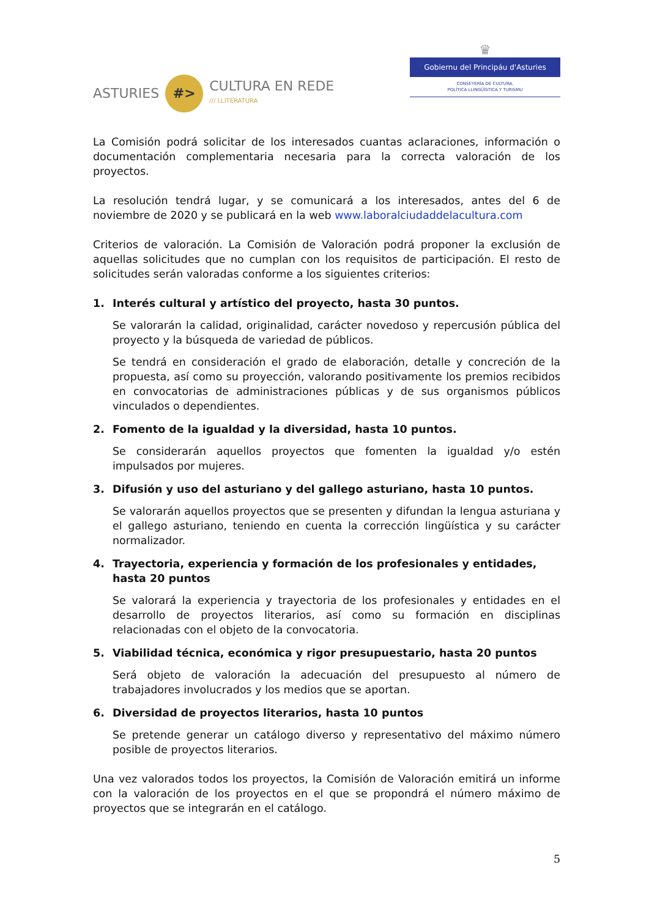ASTURIES
#>
CULTURA EN REDE
/// LLITERATURA
♛
Gobiernu del Principáu d'Asturies
CONSEYERÍA DE CULTURA,
POLÍTICA LLINGÜÍSTICA Y TURISMU
La Comisión podrá solicitar de los interesados cuantas aclaraciones, información o documentación complementaria necesaria para la correcta valoración de los proyectos.
La resolución tendrá lugar, y se comunicará a los interesados, antes del 6 de noviembre de 2020 y se publicará en la web www.laboralciudaddelacultura.com
Criterios de valoración. La Comisión de Valoración podrá proponer la exclusión de aquellas solicitudes que no cumplan con los requisitos de participación. El resto de solicitudes serán valoradas conforme a los siguientes criterios:
1. Interés cultural y artístico del proyecto, hasta 30 puntos.
Se valorarán la calidad, originalidad, carácter novedoso y repercusión pública del proyecto y la búsqueda de variedad de públicos.
Se tendrá en consideración el grado de elaboración, detalle y concreción de la propuesta, así como su proyección, valorando positivamente los premios recibidos en convocatorias de administraciones públicas y de sus organismos públicos vinculados o dependientes.
2. Fomento de la igualdad y la diversidad, hasta 10 puntos.
Se considerarán aquellos proyectos que fomenten la igualdad y/o estén impulsados por mujeres.
3. Difusión y uso del asturiano y del gallego asturiano, hasta 10 puntos.
Se valorarán aquellos proyectos que se presenten y difundan la lengua asturiana y el gallego asturiano, teniendo en cuenta la corrección lingüística y su carácter normalizador.
4. Trayectoria, experiencia y formación de los profesionales y entidades, hasta 20 puntos
Se valorará la experiencia y trayectoria de los profesionales y entidades en el desarrollo de proyectos literarios, así como su formación en disciplinas relacionadas con el objeto de la convocatoria.
5. Viabilidad técnica, económica y rigor presupuestario, hasta 20 puntos
Será objeto de valoración la adecuación del presupuesto al número de trabajadores involucrados y los medios que se aportan.
6. Diversidad de proyectos literarios, hasta 10 puntos
Se pretende generar un catálogo diverso y representativo del máximo número posible de proyectos literarios.
Una vez valorados todos los proyectos, la Comisión de Valoración emitirá un informe con la valoración de los proyectos en el que se propondrá el número máximo de proyectos que se integrarán en el catálogo.
5